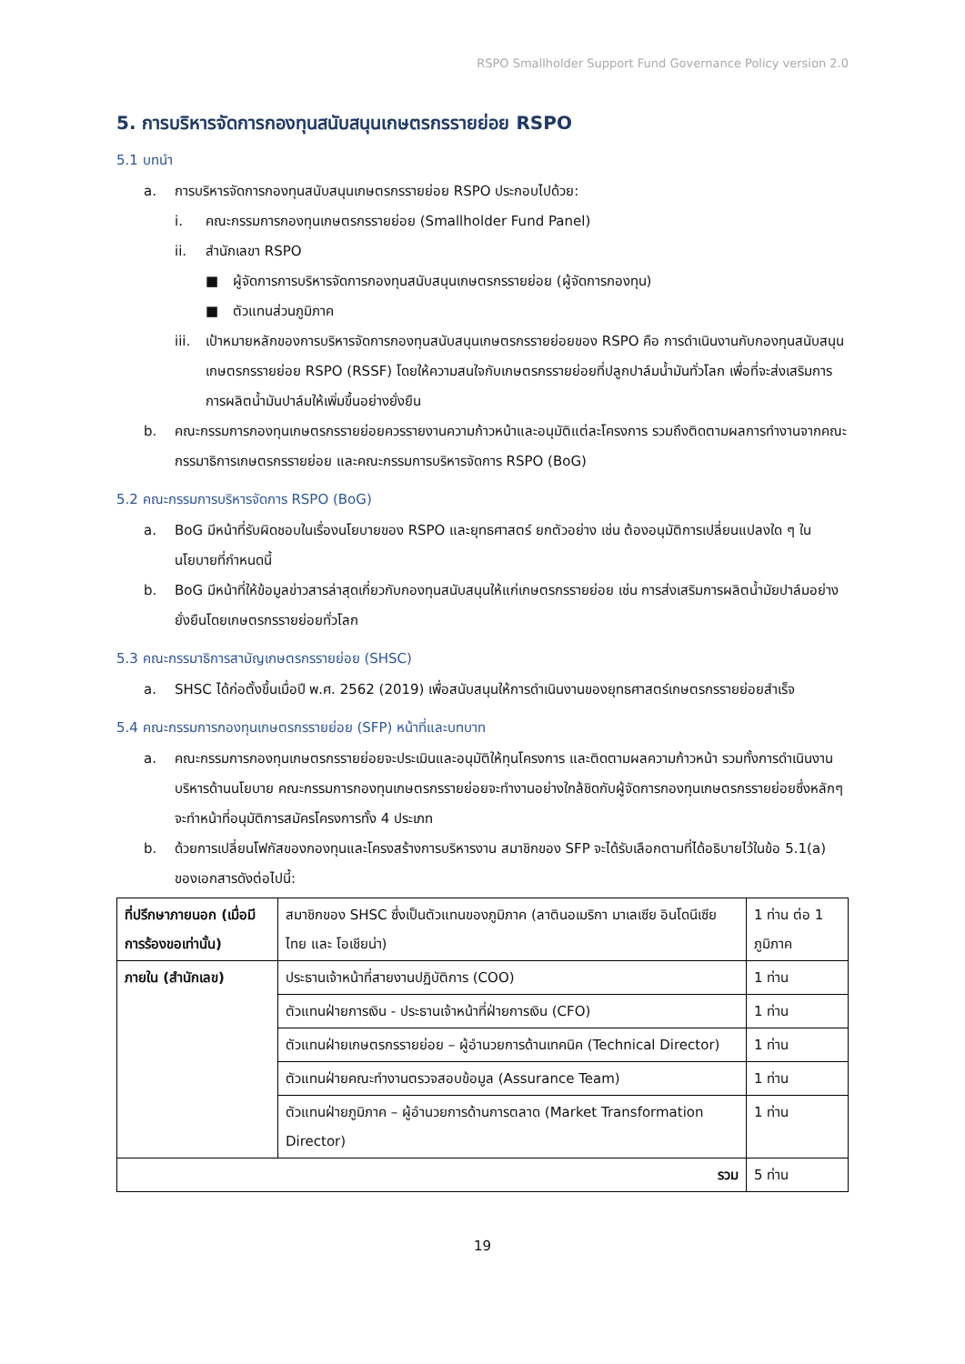RSPO Smallholder Support Fund Governance Policy version 2.0
5. การบริหารจัดการกองทุนสนับสนุนเกษตรกรรายย่อย RSPO
5.1 บทนำ
a. การบริหารจัดการกองทุนสนับสนุนเกษตรกรรายย่อย RSPO ประกอบไปด้วย:
i. คณะกรรมการกองทุนเกษตรกรรายย่อย (Smallholder Fund Panel)
ii. สำนักเลขา RSPO
■ ผู้จัดการการบริหารจัดการกองทุนสนับสนุนเกษตรกรรายย่อย (ผู้จัดการกองทุน)
■ ตัวแทนส่วนภูมิภาค
iii. เป้าหมายหลักของการบริหารจัดการกองทุนสนับสนุนเกษตรกรรายย่อยของ RSPO คือ การดำเนินงานกับกองทุนสนับสนุนเกษตรกรรายย่อย RSPO (RSSF) โดยให้ความสนใจกับเกษตรกรรายย่อยที่ปลูกปาล์มน้ำมันทั่วโลก เพื่อที่จะส่งเสริมการการผลิตน้ำมันปาล์มให้เพิ่มขึ้นอย่างยั่งยืน
b. คณะกรรมการกองทุนเกษตรกรรายย่อยควรรายงานความก้าวหน้าและอนุมัติแต่ละโครงการ รวมถึงติดตามผลการทำงานจากคณะกรรมาธิการเกษตรกรรายย่อย และคณะกรรมการบริหารจัดการ RSPO (BoG)
5.2 คณะกรรมการบริหารจัดการ RSPO (BoG)
a. BoG มีหน้าที่รับผิดชอบในเรื่องนโยบายของ RSPO และยุทธศาสตร์ ยกตัวอย่าง เช่น ต้องอนุมัติการเปลี่ยนแปลงใด ๆ ในนโยบายที่กำหนดนี้
b. BoG มีหน้าที่ให้ข้อมูลข่าวสารล่าสุดเกี่ยวกับกองทุนสนับสนุนให้แก่เกษตรกรรายย่อย เช่น การส่งเสริมการผลิตน้ำมัยปาล์มอย่างยั่งยืนโดยเกษตรกรรายย่อยทั่วโลก
5.3 คณะกรรมาธิการสามัญเกษตรกรรายย่อย (SHSC)
a. SHSC ได้ก่อตั้งขึ้นเมื่อปี พ.ศ. 2562 (2019) เพื่อสนับสนุนให้การดำเนินงานของยุทธศาสตร์เกษตรกรรายย่อยสำเร็จ
5.4 คณะกรรมการกองทุนเกษตรกรรายย่อย (SFP) หน้าที่และบทบาท
a. คณะกรรมการกองทุนเกษตรกรรายย่อยจะประเมินและอนุมัติให้ทุนโครงการ และติดตามผลความก้าวหน้า รวมทั้งการดำเนินงานบริหารด้านนโยบาย คณะกรรมการกองทุนเกษตรกรรายย่อยจะทำงานอย่างใกล้ชิดกับผู้จัดการกองทุนเกษตรกรรายย่อยซึ่งหลักๆ จะทำหน้าที่อนุมัติการสมัครโครงการทั้ง 4 ประเภท
b. ด้วยการเปลี่ยนโฟกัสของกองทุนและโครงสร้างการบริหารงาน สมาชิกของ SFP จะได้รับเลือกตามที่ได้อธิบายไว้ในข้อ 5.1(a) ของเอกสารดังต่อไปนี้:
| ที่ปรึกษาภายนอก (เมื่อมีการร้องขอเท่านั้น) | สมาชิกของ SHSC ซึ่งเป็นตัวแทนของภูมิภาค (ลาตินอเมริกา มาเลเซีย อินโดนีเซีย ไทย และ โอเชียน่า) | 1 ท่าน ต่อ 1 ภูมิภาค |
| ภายใน (สำนักเลข) | ประธานเจ้าหน้าที่สายงานปฏิบัติการ (COO) | 1 ท่าน |
| | ตัวแทนฝ่ายการเงิน - ประธานเจ้าหน้าที่ฝ่ายการเงิน (CFO) | 1 ท่าน |
| | ตัวแทนฝ่ายเกษตรกรรายย่อย – ผู้อำนวยการด้านเทคนิค (Technical Director) | 1 ท่าน |
| | ตัวแทนฝ่ายคณะทำงานตรวจสอบข้อมูล (Assurance Team) | 1 ท่าน |
| | ตัวแทนฝ่ายภูมิภาค – ผู้อำนวยการด้านการตลาด (Market Transformation Director) | 1 ท่าน |
| รวม | | 5 ท่าน |
19